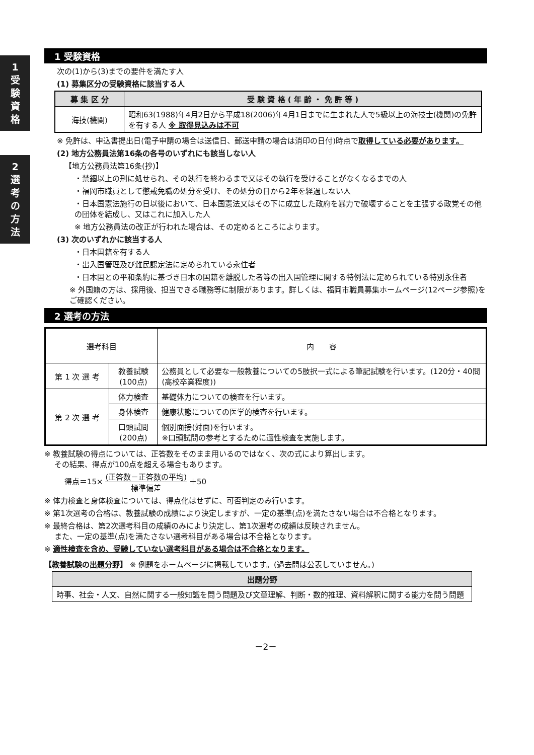1
受
験
資
格
2
選
考
の
方
法
1 受験資格
次の(1)から(3)までの要件を満たす人
(1) 募集区分の受験資格に該当する人
| 募 集 区 分 | 受 験 資 格 ( 年 齢 ・ 免 許 等 ) |
| --- | --- |
| 海技(機関) | 昭和63(1988)年4月2日から平成18(2006)年4月1日までに生まれた人で5級以上の海技士(機関)の免許を有する人 ※ 取得見込みは不可 |
※ 免許は、申込書提出日(電子申請の場合は送信日、郵送申請の場合は消印の日付)時点で取得している必要があります。
(2) 地方公務員法第16条の各号のいずれにも該当しない人
【地方公務員法第16条(抄)】
・禁錮以上の刑に処せられ、その執行を終わるまで又はその執行を受けることがなくなるまでの人
・福岡市職員として懲戒免職の処分を受け、その処分の日から2年を経過しない人
・日本国憲法施行の日以後において、日本国憲法又はその下に成立した政府を暴力で破壊することを主張する政党その他の団体を結成し、又はこれに加入した人
※ 地方公務員法の改正が行われた場合は、その定めるところによります。
(3) 次のいずれかに該当する人
・日本国籍を有する人
・出入国管理及び難民認定法に定められている永住者
・日本国との平和条約に基づき日本の国籍を離脱した者等の出入国管理に関する特例法に定められている特別永住者
※ 外国籍の方は、採用後、担当できる職務等に制限があります。詳しくは、福岡市職員募集ホームページ(12ページ参照)をご確認ください。
2 選考の方法
| 選考科目 | | 内 容 |
| 第 1 次 選 考 | 教養試験 (100点) | 公務員として必要な一般教養についての5肢択一式による筆記試験を行います。(120分・40問(高校卒業程度)) |
| 第 2 次 選 考 | 体力検査 | 基礎体力についての検査を行います。 |
| | 身体検査 | 健康状態についての医学的検査を行います。 |
| | 口頭試問 (200点) | 個別面接(対面)を行います。 ※口頭試問の参考とするために適性検査を実施します。 |
※ 教養試験の得点については、正答数をそのまま用いるのではなく、次の式により算出します。
　 その結果、得点が100点を超える場合もあります。
得点＝15× (正答数－正答数の平均) 標準偏差 ＋50
※ 体力検査と身体検査については、得点化はせずに、可否判定のみ行います。
※ 第1次選考の合格は、教養試験の成績により決定しますが、一定の基準(点)を満たさない場合は不合格となります。
※ 最終合格は、第2次選考科目の成績のみにより決定し、第1次選考の成績は反映されません。
　 また、一定の基準(点)を満たさない選考科目がある場合は不合格となります。
※ 適性検査を含め、受験していない選考科目がある場合は不合格となります。
【教養試験の出題分野】 ※ 例題をホームページに掲載しています。(過去問は公表していません。)
| 出題分野 |
| --- |
| 時事、社会・人文、自然に関する一般知識を問う問題及び文章理解、判断・数的推理、資料解釈に関する能力を問う問題 |
－2－